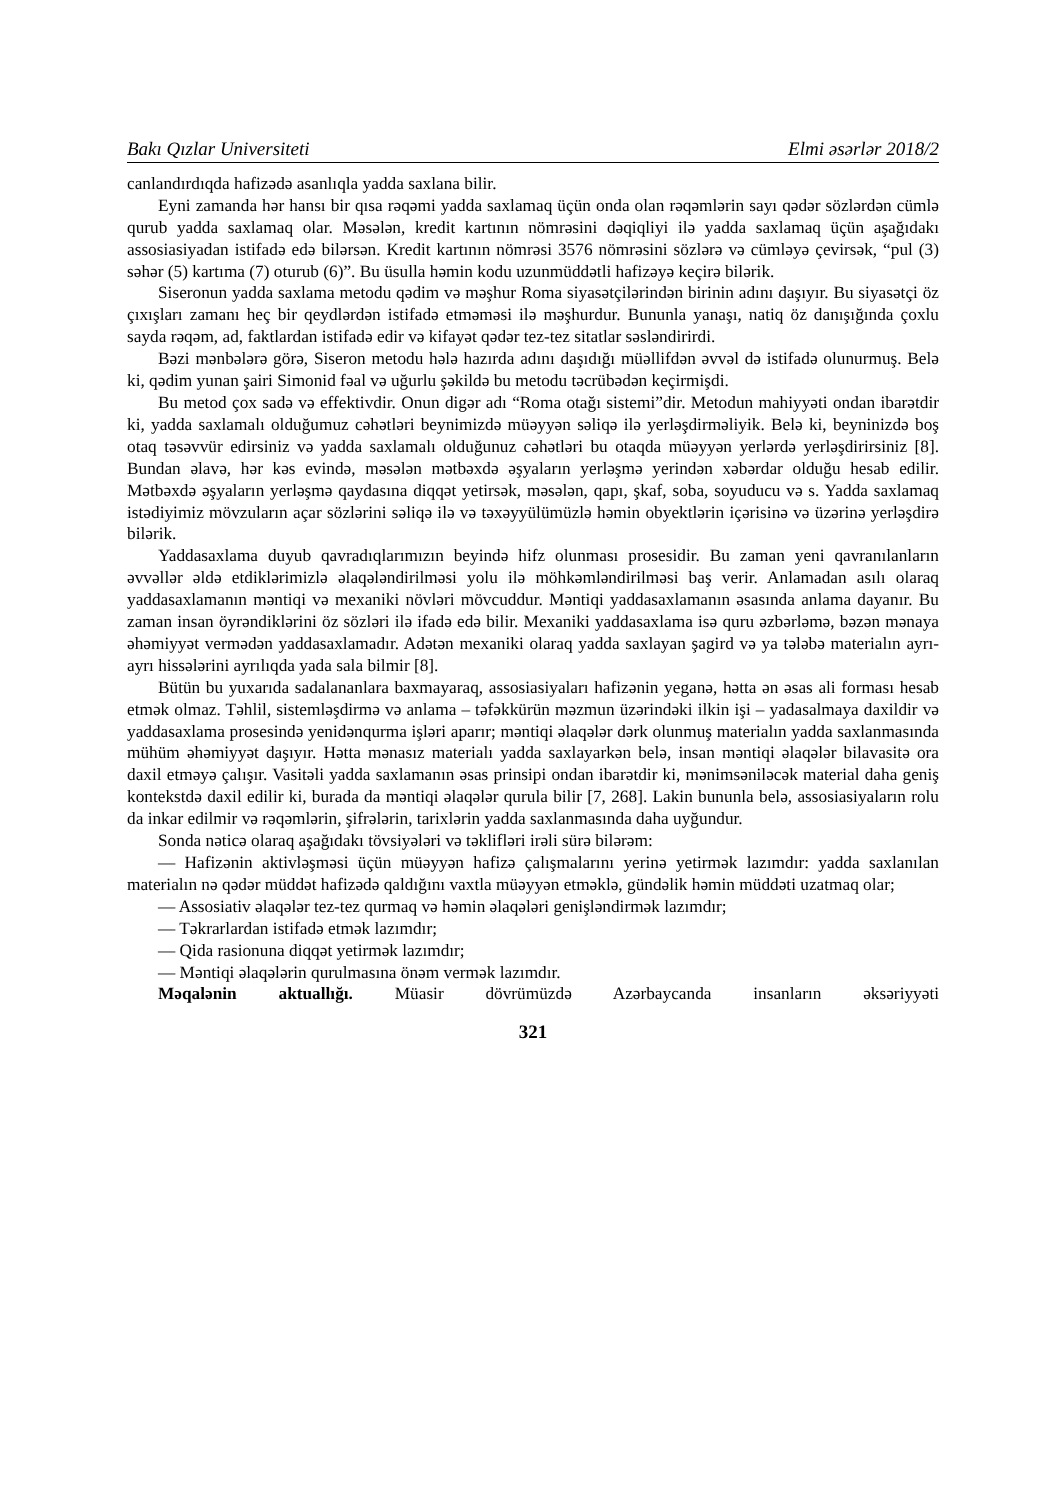Bakı Qızlar Universiteti Elmi əsərlər 2018/2
canlandırdıqda hafizədə asanlıqla yadda saxlana bilir.
Eyni zamanda hər hansı bir qısa rəqəmi yadda saxlamaq üçün onda olan rəqəmlərin sayı qədər sözlərdən cümlə qurub yadda saxlamaq olar. Məsələn, kredit kartının nömrəsini dəqiqliyi ilə yadda saxlamaq üçün aşağıdakı assosiasiyadan istifadə edə bilərsən. Kredit kartının nömrəsi 3576 nömrəsini sözlərə və cümləyə çevirsək, “pul (3) səhər (5) kartıma (7) oturub (6)”. Bu üsulla həmin kodu uzunmüddətli hafizəyə keçirə bilərik.
Siseronun yadda saxlama metodu qədim və məşhur Roma siyasətçilərindən birinin adını daşıyır. Bu siyasətçi öz çıxışları zamanı heç bir qeydlərdən istifadə etməməsi ilə məşhurdur. Bununla yanaşı, natiq öz danışığında çoxlu sayda rəqəm, ad, faktlardan istifadə edir və kifayət qədər tez-tez sitatlar səsləndirirdi.
Bəzi mənbələrə görə, Siseron metodu hələ hazırda adını daşıdığı müəllifdən əvvəl də istifadə olunurmuş. Belə ki, qədim yunan şairi Simonid fəal və uğurlu şəkildə bu metodu təcrübədən keçirmişdi.
Bu metod çox sadə və effektivdir. Onun digər adı “Roma otağı sistemi”dir. Metodun mahiyyəti ondan ibarətdir ki, yadda saxlamalı olduğumuz cəhətləri beynimizdə müəyyən səliqə ilə yerləşdirməliyik. Belə ki, beyninizdə boş otaq təsəvvür edirsiniz və yadda saxlamalı olduğunuz cəhətləri bu otaqda müəyyən yerlərdə yerləşdirirsiniz [8]. Bundan əlavə, hər kəs evində, məsələn mətbəxdə əşyaların yerləşmə yerindən xəbərdar olduğu hesab edilir. Mətbəxdə əşyaların yerləşmə qaydasına diqqət yetirsək, məsələn, qapı, şkaf, soba, soyuducu və s. Yadda saxlamaq istədiyimiz mövzuların açar sözlərini səliqə ilə və təxəyyülümüzlə həmin obyektlərin içərisinə və üzərinə yerləşdirə bilərik.
Yaddasaxlama duyub qavradıqlarımızın beyində hifz olunması prosesidir. Bu zaman yeni qavranılanların əvvəllər əldə etdiklərimizlə əlaqələndirilməsi yolu ilə möhkəmləndirilməsi baş verir. Anlamadan asılı olaraq yaddasaxlamanın məntiqi və mexaniki növləri mövcuddur. Məntiqi yaddasaxlamanın əsasında anlama dayanır. Bu zaman insan öyrəndiklərini öz sözləri ilə ifadə edə bilir. Mexaniki yaddasaxlama isə quru əzbərləmə, bəzən mənaya əhəmiyyət vermədən yaddasaxlamadır. Adətən mexaniki olaraq yadda saxlayan şagird və ya tələbə materialın ayrı-ayrı hissələrini ayrılıqda yada sala bilmir [8].
Bütün bu yuxarıda sadalananlara baxmayaraq, assosiasiyaları hafizənin yeganə, hətta ən əsas ali forması hesab etmək olmaz. Təhlil, sistemləşdirmə və anlama – təfəkkürün məzmun üzərindəki ilkin işi – yadasalmaya daxildir və yaddasaxlama prosesində yenidənqurma işləri aparır; məntiqi əlaqələr dərk olunmuş materialın yadda saxlanmasında mühüm əhəmiyyət daşıyır. Hətta mənasız materialı yadda saxlayarkən belə, insan məntiqi əlaqələr bilavasitə ora daxil etməyə çalışır. Vasitəli yadda saxlamanın əsas prinsipi ondan ibarətdir ki, mənimsəniləcək material daha geniş kontekstdə daxil edilir ki, burada da məntiqi əlaqələr qurula bilir [7, 268]. Lakin bununla belə, assosiasiyaların rolu da inkar edilmir və rəqəmlərin, şifrələrin, tarixlərin yadda saxlanmasında daha uyğundur.
Sonda nəticə olaraq aşağıdakı tövsiyələri və təklifləri irəli sürə bilərəm:
— Hafizənin aktivləşməsi üçün müəyyən hafizə çalışmalarını yerinə yetirmək lazımdır: yadda saxlanılan materialın nə qədər müddət hafizədə qaldığını vaxtla müəyyən etməklə, gündəlik həmin müddəti uzatmaq olar;
— Assosiativ əlaqələr tez-tez qurmaq və həmin əlaqələri genişləndirmək lazımdır;
— Təkrarlardan istifadə etmək lazımdır;
— Qida rasionuna diqqət yetirmək lazımdır;
— Məntiqi əlaqələrin qurulmasına önəm vermək lazımdır.
Məqalənin aktuallığı. Müasir dövrümüzdə Azərbaycanda insanların əksəriyyəti
321